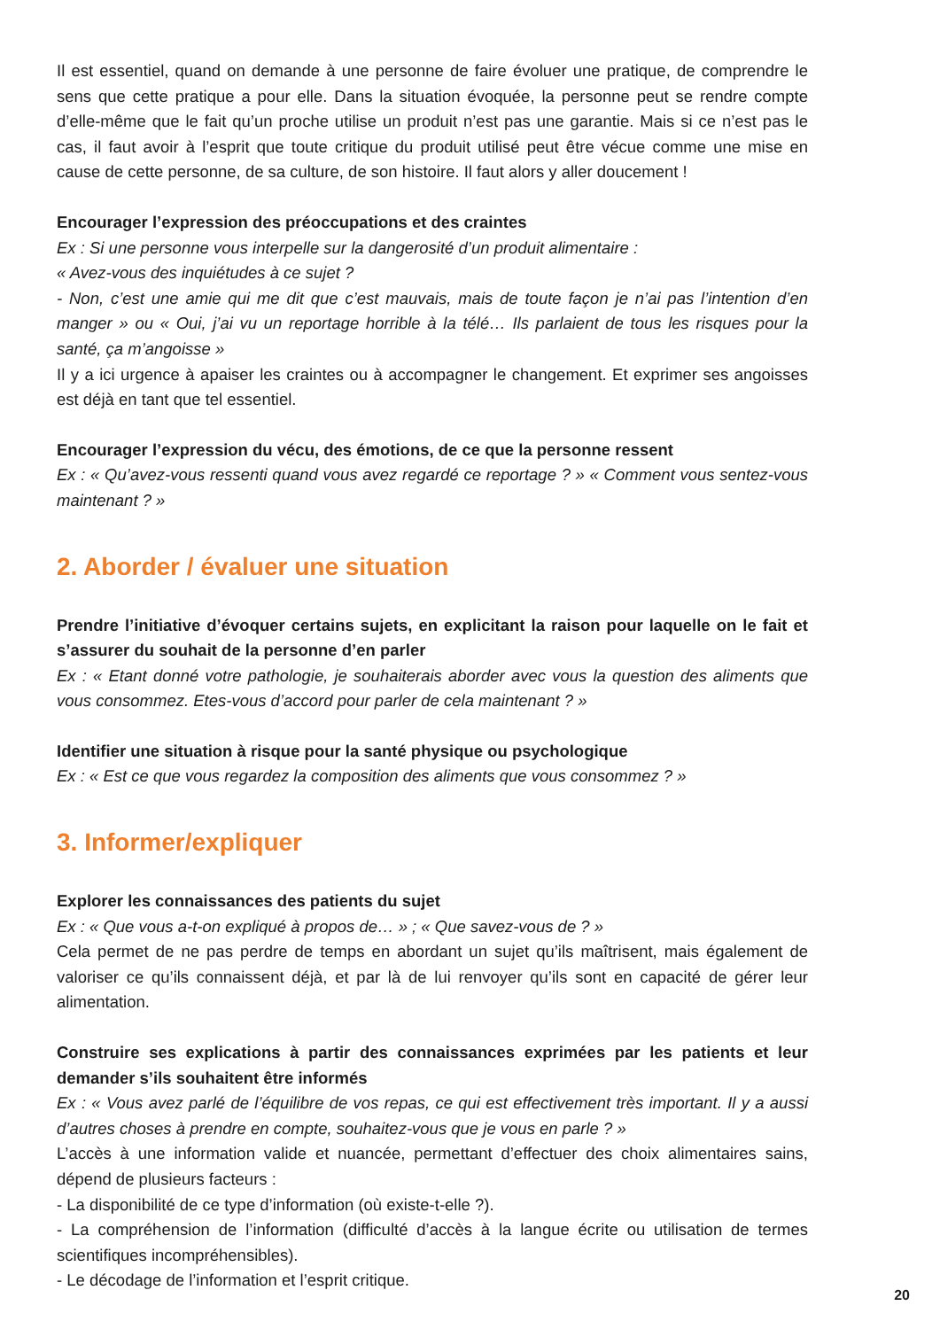Il est essentiel, quand on demande à une personne de faire évoluer une pratique, de comprendre le sens que cette pratique a pour elle. Dans la situation évoquée, la personne peut se rendre compte d’elle-même que le fait qu’un proche utilise un produit n’est pas une garantie. Mais si ce n’est pas le cas, il faut avoir à l’esprit que toute critique du produit utilisé peut être vécue comme une mise en cause de cette personne, de sa culture, de son histoire. Il faut alors y aller doucement !
Encourager l’expression des préoccupations et des craintes
Ex : Si une personne vous interpelle sur la dangerosité d’un produit alimentaire :
« Avez-vous des inquiétudes à ce sujet ?
- Non, c’est une amie qui me dit que c’est mauvais, mais de toute façon je n’ai pas l’intention d’en manger » ou « Oui, j’ai vu un reportage horrible à la télé… Ils parlaient de tous les risques pour la santé, ça m’angoisse »
Il y a ici urgence à apaiser les craintes ou à accompagner le changement. Et exprimer ses angoisses est déjà en tant que tel essentiel.
Encourager l’expression du vécu, des émotions, de ce que la personne ressent
Ex : « Qu’avez-vous ressenti quand vous avez regardé ce reportage ? » « Comment vous sentez-vous maintenant ? »
2. Aborder / évaluer une situation
Prendre l’initiative d’évoquer certains sujets, en explicitant la raison pour laquelle on le fait et s’assurer du souhait de la personne d’en parler
Ex : « Etant donné votre pathologie, je souhaiterais aborder avec vous la question des aliments que vous consommez. Etes-vous d’accord pour parler de cela maintenant ? »
Identifier une situation à risque pour la santé physique ou psychologique
Ex : « Est ce que vous regardez la composition des aliments que vous consommez ? »
3. Informer/expliquer
Explorer les connaissances des patients du sujet
Ex : « Que vous a-t-on expliqué à propos de… » ; « Que savez-vous de ? »
Cela permet de ne pas perdre de temps en abordant un sujet qu’ils maîtrisent, mais également de valoriser ce qu’ils connaissent déjà, et par là de lui renvoyer qu’ils sont en capacité de gérer leur alimentation.
Construire ses explications à partir des connaissances exprimées par les patients et leur demander s’ils souhaitent être informés
Ex : « Vous avez parlé de l’équilibre de vos repas, ce qui est effectivement très important. Il y a aussi d’autres choses à prendre en compte, souhaitez-vous que je vous en parle ? »
L’accès à une information valide et nuancée, permettant d’effectuer des choix alimentaires sains, dépend de plusieurs facteurs :
- La disponibilité de ce type d’information (où existe-t-elle ?).
- La compréhension de l’information (difficulté d’accès à la langue écrite ou utilisation de termes scientifiques incompréhensibles).
- Le décodage de l’information et l’esprit critique.
20